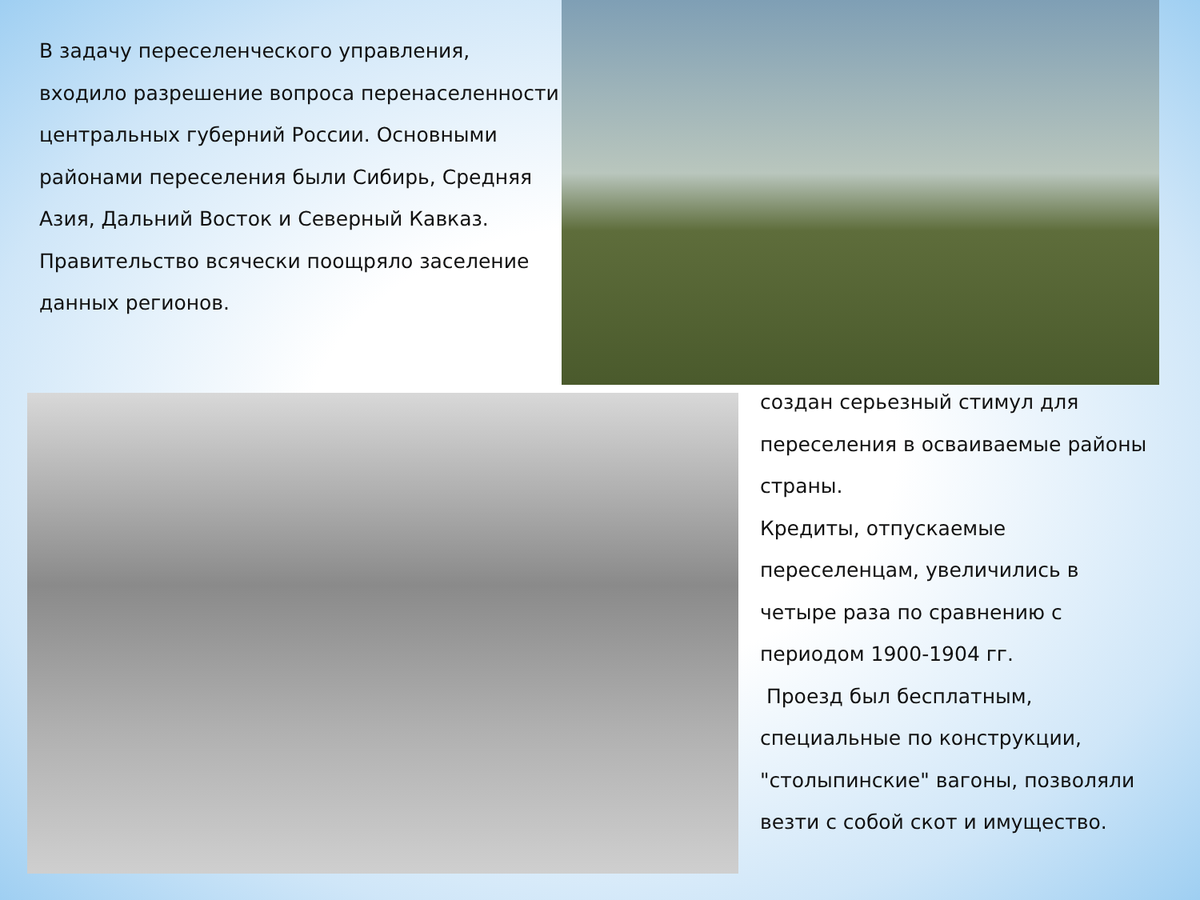В задачу переселенческого управления, входило разрешение вопроса перенаселенности центральных губерний России. Основными районами переселения были Сибирь, Средняя Азия, Дальний Восток и Северный Кавказ.
Правительство всячески поощряло заселение данных регионов.
создан серьезный стимул для переселения в осваиваемые районы страны.
Кредиты, отпускаемые переселенцам, увеличились в четыре раза по сравнению с периодом 1900-1904 гг.
Проезд был бесплатным, специальные по конструкции, "столыпинские" вагоны, позволяли везти с собой скот и имущество.